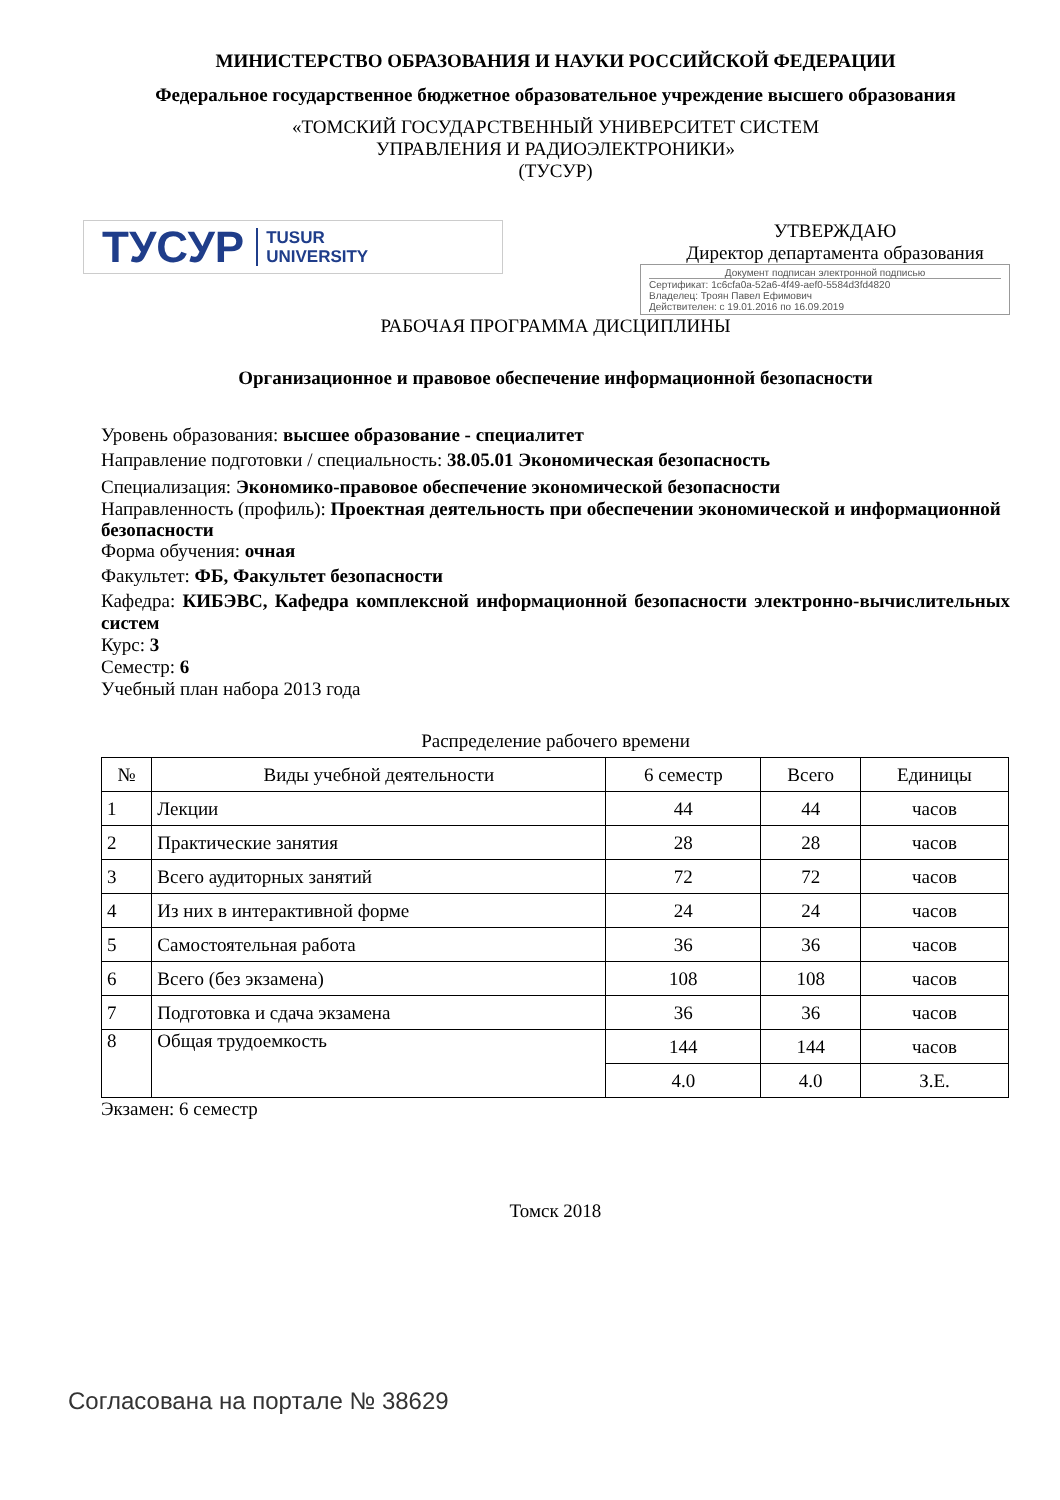МИНИСТЕРСТВО ОБРАЗОВАНИЯ И НАУКИ РОССИЙСКОЙ ФЕДЕРАЦИИ
Федеральное государственное бюджетное образовательное учреждение высшего образования
«ТОМСКИЙ ГОСУДАРСТВЕННЫЙ УНИВЕРСИТЕТ СИСТЕМ
УПРАВЛЕНИЯ И РАДИОЭЛЕКТРОНИКИ»
(ТУСУР)
ТУСУР TUSUR
UNIVERSITY
УТВЕРЖДАЮ
Директор департамента образования
Документ подписан электронной подписью
Сертификат: 1c6cfa0a-52a6-4f49-aef0-5584d3fd4820
Владелец: Троян Павел Ефимович
Действителен: с 19.01.2016 по 16.09.2019
РАБОЧАЯ ПРОГРАММА ДИСЦИПЛИНЫ
Организационное и правовое обеспечение информационной безопасности
Уровень образования: высшее образование - специалитет
Направление подготовки / специальность: 38.05.01 Экономическая безопасность
Специализация: Экономико-правовое обеспечение экономической безопасности
Направленность (профиль): Проектная деятельность при обеспечении экономической и информационной безопасности
Форма обучения: очная
Факультет: ФБ, Факультет безопасности
Кафедра: КИБЭВС, Кафедра комплексной информационной безопасности электронно-вычислительных систем
Курс: 3
Семестр: 6
Учебный план набора 2013 года
Распределение рабочего времени
| № | Виды учебной деятельности | 6 семестр | Всего | Единицы |
| --- | --- | --- | --- | --- |
| 1 | Лекции | 44 | 44 | часов |
| 2 | Практические занятия | 28 | 28 | часов |
| 3 | Всего аудиторных занятий | 72 | 72 | часов |
| 4 | Из них в интерактивной форме | 24 | 24 | часов |
| 5 | Самостоятельная работа | 36 | 36 | часов |
| 6 | Всего (без экзамена) | 108 | 108 | часов |
| 7 | Подготовка и сдача экзамена | 36 | 36 | часов |
| 8 | Общая трудоемкость | 144 | 144 | часов |
| | | 4.0 | 4.0 | З.Е. |
Экзамен: 6 семестр
Томск 2018
Согласована на портале № 38629